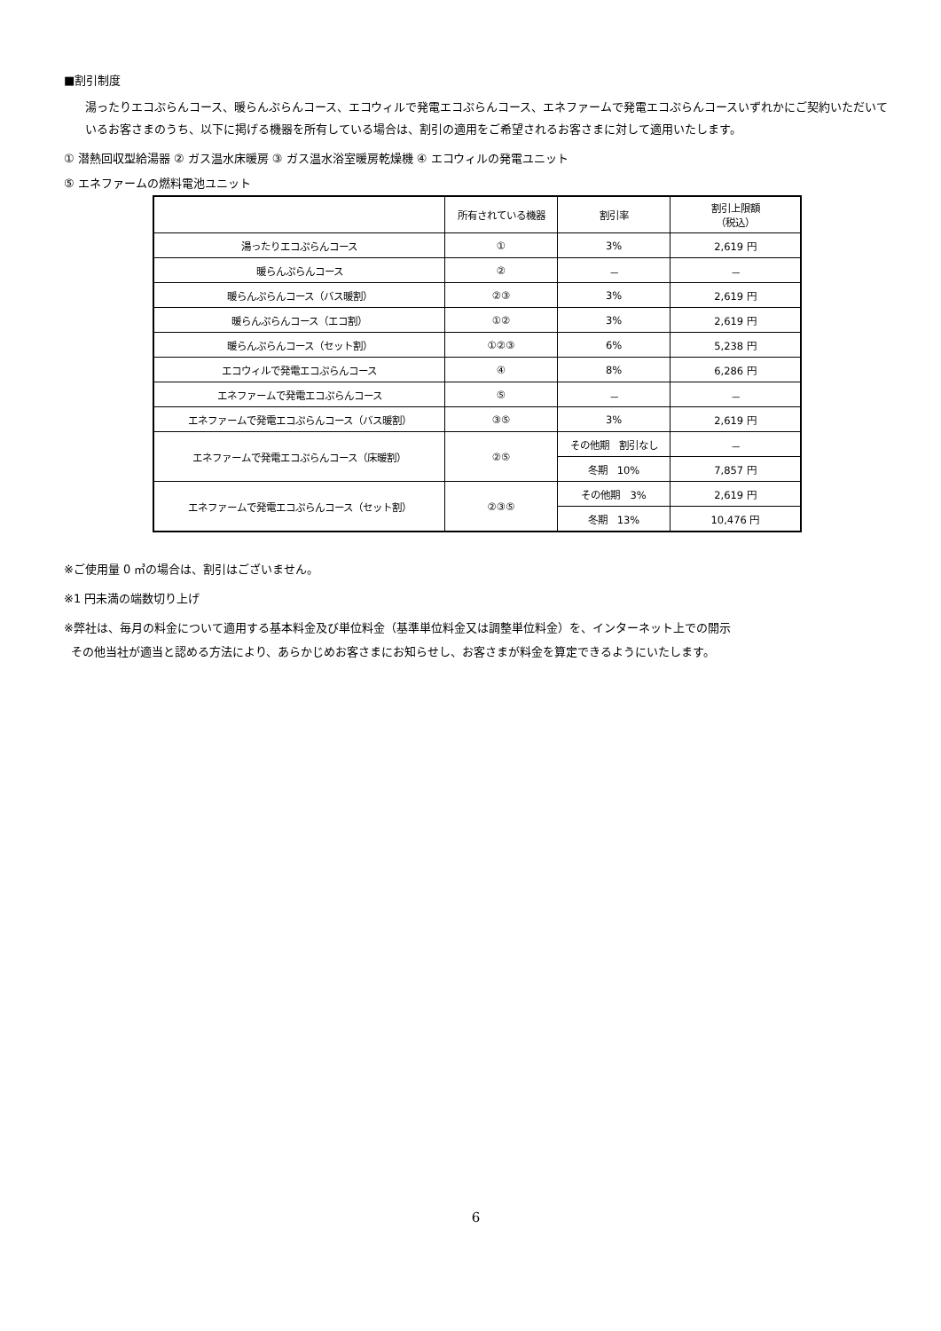■割引制度
湯ったりエコぷらんコース、暖らんぷらんコース、エコウィルで発電エコぷらんコース、エネファームで発電エコぷらんコースいずれかにご契約いただいているお客さまのうち、以下に掲げる機器を所有している場合は、割引の適用をご希望されるお客さまに対して適用いたします。
① 潜熱回収型給湯器 ② ガス温水床暖房 ③ ガス温水浴室暖房乾燥機 ④ エコウィルの発電ユニット
⑤ エネファームの燃料電池ユニット
| | 所有されている機器 | 割引率 | 割引上限額 （税込） |
| --- | --- | --- | --- |
| 湯ったりエコぷらんコース | ① | 3% | 2,619 円 |
| 暖らんぷらんコース | ② | － | － |
| 暖らんぷらんコース（バス暖割） | ②③ | 3% | 2,619 円 |
| 暖らんぷらんコース（エコ割） | ①② | 3% | 2,619 円 |
| 暖らんぷらんコース（セット割） | ①②③ | 6% | 5,238 円 |
| エコウィルで発電エコぷらんコース | ④ | 8% | 6,286 円 |
| エネファームで発電エコぷらんコース | ⑤ | － | － |
| エネファームで発電エコぷらんコース（バス暖割） | ③⑤ | 3% | 2,619 円 |
| エネファームで発電エコぷらんコース（床暖割） | ②⑤ | その他期 割引なし | － |
| | | 冬期 10% | 7,857 円 |
| エネファームで発電エコぷらんコース（セット割） | ②③⑤ | その他期 3% | 2,619 円 |
| | | 冬期 13% | 10,476 円 |
※ご使用量 0 ㎥の場合は、割引はございません。
※1 円未満の端数切り上げ
※弊社は、毎月の料金について適用する基本料金及び単位料金（基準単位料金又は調整単位料金）を、インターネット上での開示
その他当社が適当と認める方法により、あらかじめお客さまにお知らせし、お客さまが料金を算定できるようにいたします。
6